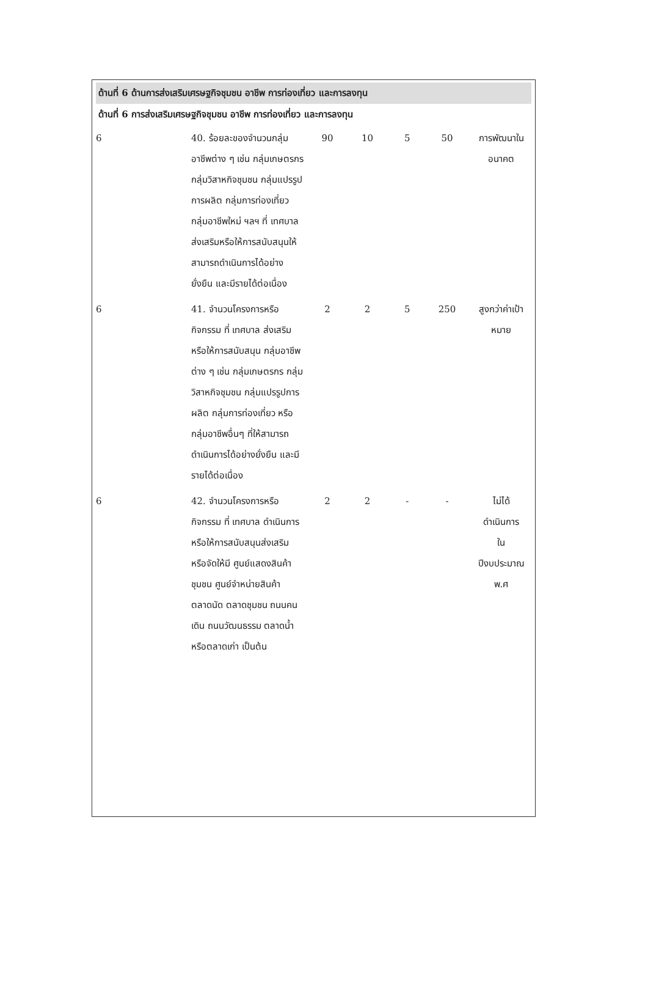ด้านที่ 6 ด้านการส่งเสริมเศรษฐกิจชุมชน อาชีพ การท่องเที่ยว และการลงทุน
ด้านที่ 6 การส่งเสริมเศรษฐกิจชุมชน อาชีพ การท่องเที่ยว และการลงทุน
| 6 | 40. ร้อยละของจำนวนกลุ่มอาชีพต่าง ๆ เช่น กลุ่มเกษตรกร กลุ่มวิสาหกิจชุมชน กลุ่มแปรรูปการผลิต กลุ่มการท่องเที่ยว กลุ่มอาชีพใหม่ ฯลฯ ที่ เทศบาล ส่งเสริมหรือให้การสนับสนุนให้สามารถดำเนินการได้อย่างยั่งยืน และมีรายได้ต่อเนื่อง | 90 | 10 | 5 | 50 | การพัฒนาในอนาคต |
| 6 | 41. จำนวนโครงการหรือกิจกรรม ที่ เทศบาล ส่งเสริมหรือให้การสนับสนุน กลุ่มอาชีพต่าง ๆ เช่น กลุ่มเกษตรกร กลุ่มวิสาหกิจชุมชน กลุ่มแปรรูปการผลิต กลุ่มการท่องเที่ยว หรือกลุ่มอาชีพอื่นๆ ที่ให้สามารถดำเนินการได้อย่างยั่งยืน และมีรายได้ต่อเนื่อง | 2 | 2 | 5 | 250 | สูงกว่าค่าเป้าหมาย |
| 6 | 42. จำนวนโครงการหรือกิจกรรม ที่ เทศบาล ดำเนินการ หรือให้การสนับสนุนส่งเสริม หรือจัดให้มี ศูนย์แสดงสินค้าชุมชน ศูนย์จำหน่ายสินค้า ตลาดนัด ตลาดชุมชน ถนนคนเดิน ถนนวัฒนธรรม ตลาดน้ำ หรือตลาดเก่า เป็นต้น | 2 | 2 | - | - | ไม่ได้ ดำเนินการ ใน ปีงบประมาณ พ.ศ |